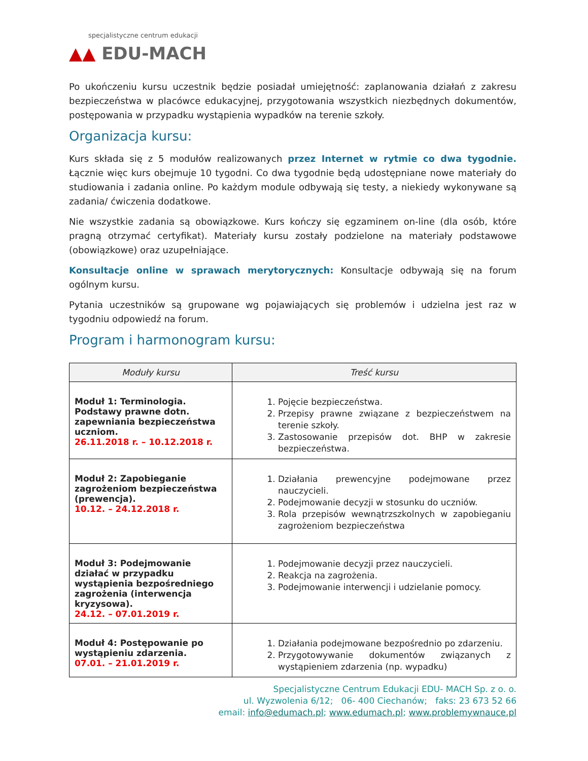specjalistyczne centrum edukacji
▲▲ EDU-MACH
Po ukończeniu kursu uczestnik będzie posiadał umiejętność: zaplanowania działań z zakresu bezpieczeństwa w placówce edukacyjnej, przygotowania wszystkich niezbędnych dokumentów, postępowania w przypadku wystąpienia wypadków na terenie szkoły.
Organizacja kursu:
Kurs składa się z 5 modułów realizowanych przez Internet w rytmie co dwa tygodnie. Łącznie więc kurs obejmuje 10 tygodni. Co dwa tygodnie będą udostępniane nowe materiały do studiowania i zadania online. Po każdym module odbywają się testy, a niekiedy wykonywane są zadania/ ćwiczenia dodatkowe.
Nie wszystkie zadania są obowiązkowe. Kurs kończy się egzaminem on-line (dla osób, które pragną otrzymać certyfikat). Materiały kursu zostały podzielone na materiały podstawowe (obowiązkowe) oraz uzupełniające.
Konsultacje online w sprawach merytorycznych: Konsultacje odbywają się na forum ogólnym kursu.
Pytania uczestników są grupowane wg pojawiających się problemów i udzielna jest raz w tygodniu odpowiedź na forum.
Program i harmonogram kursu:
| Moduły kursu | Treść kursu |
| --- | --- |
| Moduł 1: Terminologia. Podstawy prawne dotn. zapewniania bezpieczeństwa uczniom. 26.11.2018 r. – 10.12.2018 r. | 1. Pojęcie bezpieczeństwa. 2. Przepisy prawne związane z bezpieczeństwem na terenie szkoły. 3. Zastosowanie przepisów dot. BHP w zakresie bezpieczeństwa. |
| Moduł 2: Zapobieganie zagrożeniom bezpieczeństwa (prewencja). 10.12. – 24.12.2018 r. | 1. Działania prewencyjne podejmowane przez nauczycieli. 2. Podejmowanie decyzji w stosunku do uczniów. 3. Rola przepisów wewnątrzszkolnych w zapobieganiu zagrożeniom bezpieczeństwa |
| Moduł 3: Podejmowanie działać w przypadku wystąpienia bezpośredniego zagrożenia (interwencja kryzysowa). 24.12. – 07.01.2019 r. | 1. Podejmowanie decyzji przez nauczycieli. 2. Reakcja na zagrożenia. 3. Podejmowanie interwencji i udzielanie pomocy. |
| Moduł 4: Postępowanie po wystąpieniu zdarzenia. 07.01. – 21.01.2019 r. | 1. Działania podejmowane bezpośrednio po zdarzeniu. 2. Przygotowywanie dokumentów związanych z wystąpieniem zdarzenia (np. wypadku) |
Specjalistyczne Centrum Edukacji EDU- MACH Sp. z o. o.
ul. Wyzwolenia 6/12; 06- 400 Ciechanów; faks: 23 673 52 66
email: info@edumach.pl; www.edumach.pl; www.problemywnauce.pl